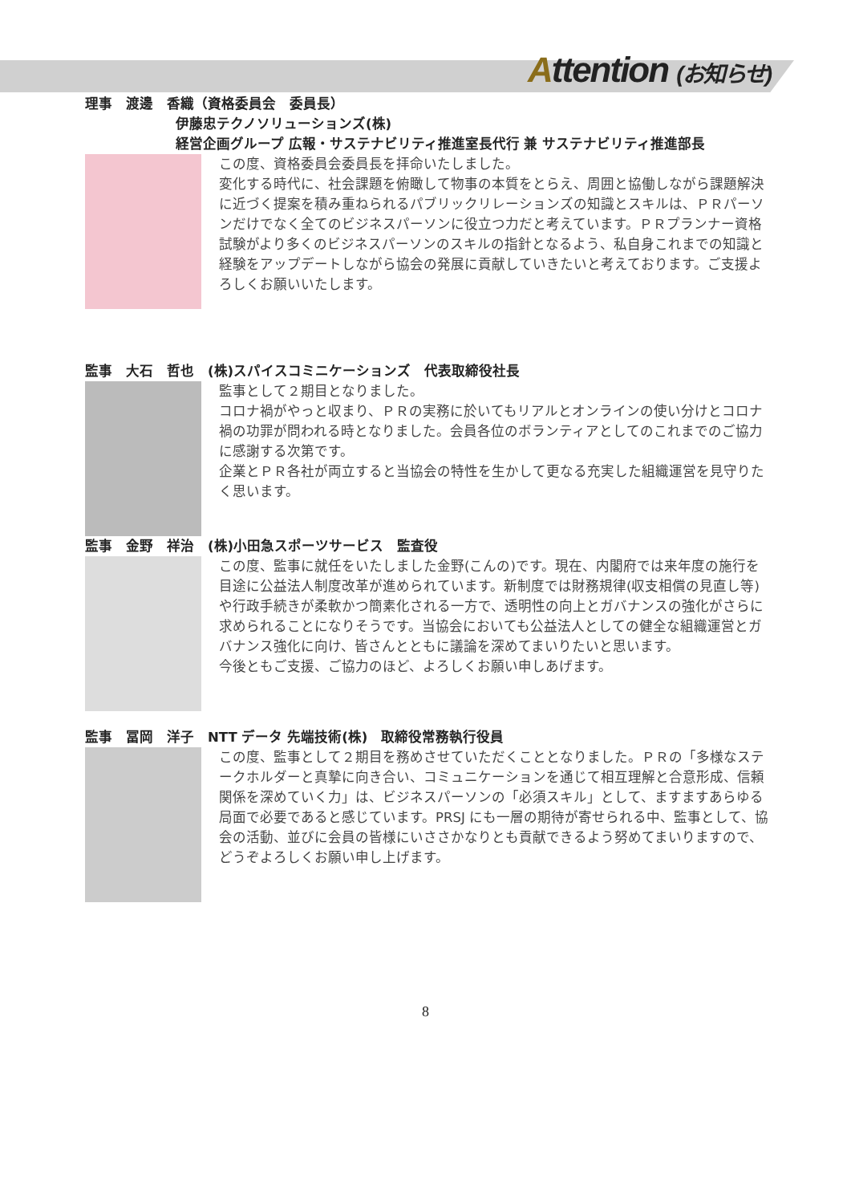Attention (お知らせ)
理事　渡邊　香織（資格委員会　委員長）
伊藤忠テクノソリューションズ(株)
経営企画グループ 広報・サステナビリティ推進室長代行 兼 サステナビリティ推進部長
この度、資格委員会委員長を拝命いたしました。
変化する時代に、社会課題を俯瞰して物事の本質をとらえ、周囲と協働しながら課題解決に近づく提案を積み重ねられるパブリックリレーションズの知識とスキルは、ＰＲパーソンだけでなく全てのビジネスパーソンに役立つ力だと考えています。ＰＲプランナー資格試験がより多くのビジネスパーソンのスキルの指針となるよう、私自身これまでの知識と経験をアップデートしながら協会の発展に貢献していきたいと考えております。ご支援よろしくお願いいたします。
監事　大石　哲也　(株)スパイスコミニケーションズ　代表取締役社長
監事として２期目となりました。
コロナ禍がやっと収まり、ＰＲの実務に於いてもリアルとオンラインの使い分けとコロナ禍の功罪が問われる時となりました。会員各位のボランティアとしてのこれまでのご協力に感謝する次第です。
企業とＰＲ各社が両立すると当協会の特性を生かして更なる充実した組織運営を見守りたく思います。
監事　金野　祥治　(株)小田急スポーツサービス　監査役
この度、監事に就任をいたしました金野(こんの)です。現在、内閣府では来年度の施行を目途に公益法人制度改革が進められています。新制度では財務規律(収支相償の見直し等)や行政手続きが柔軟かつ簡素化される一方で、透明性の向上とガバナンスの強化がさらに求められることになりそうです。当協会においても公益法人としての健全な組織運営とガバナンス強化に向け、皆さんとともに議論を深めてまいりたいと思います。
今後ともご支援、ご協力のほど、よろしくお願い申しあげます。
監事　冨岡　洋子　NTT データ 先端技術(株)　取締役常務執行役員
この度、監事として２期目を務めさせていただくこととなりました。ＰＲの「多様なステークホルダーと真摯に向き合い、コミュニケーションを通じて相互理解と合意形成、信頼関係を深めていく力」は、ビジネスパーソンの「必須スキル」として、ますますあらゆる局面で必要であると感じています。PRSJ にも一層の期待が寄せられる中、監事として、協会の活動、並びに会員の皆様にいささかなりとも貢献できるよう努めてまいりますので、どうぞよろしくお願い申し上げます。
8